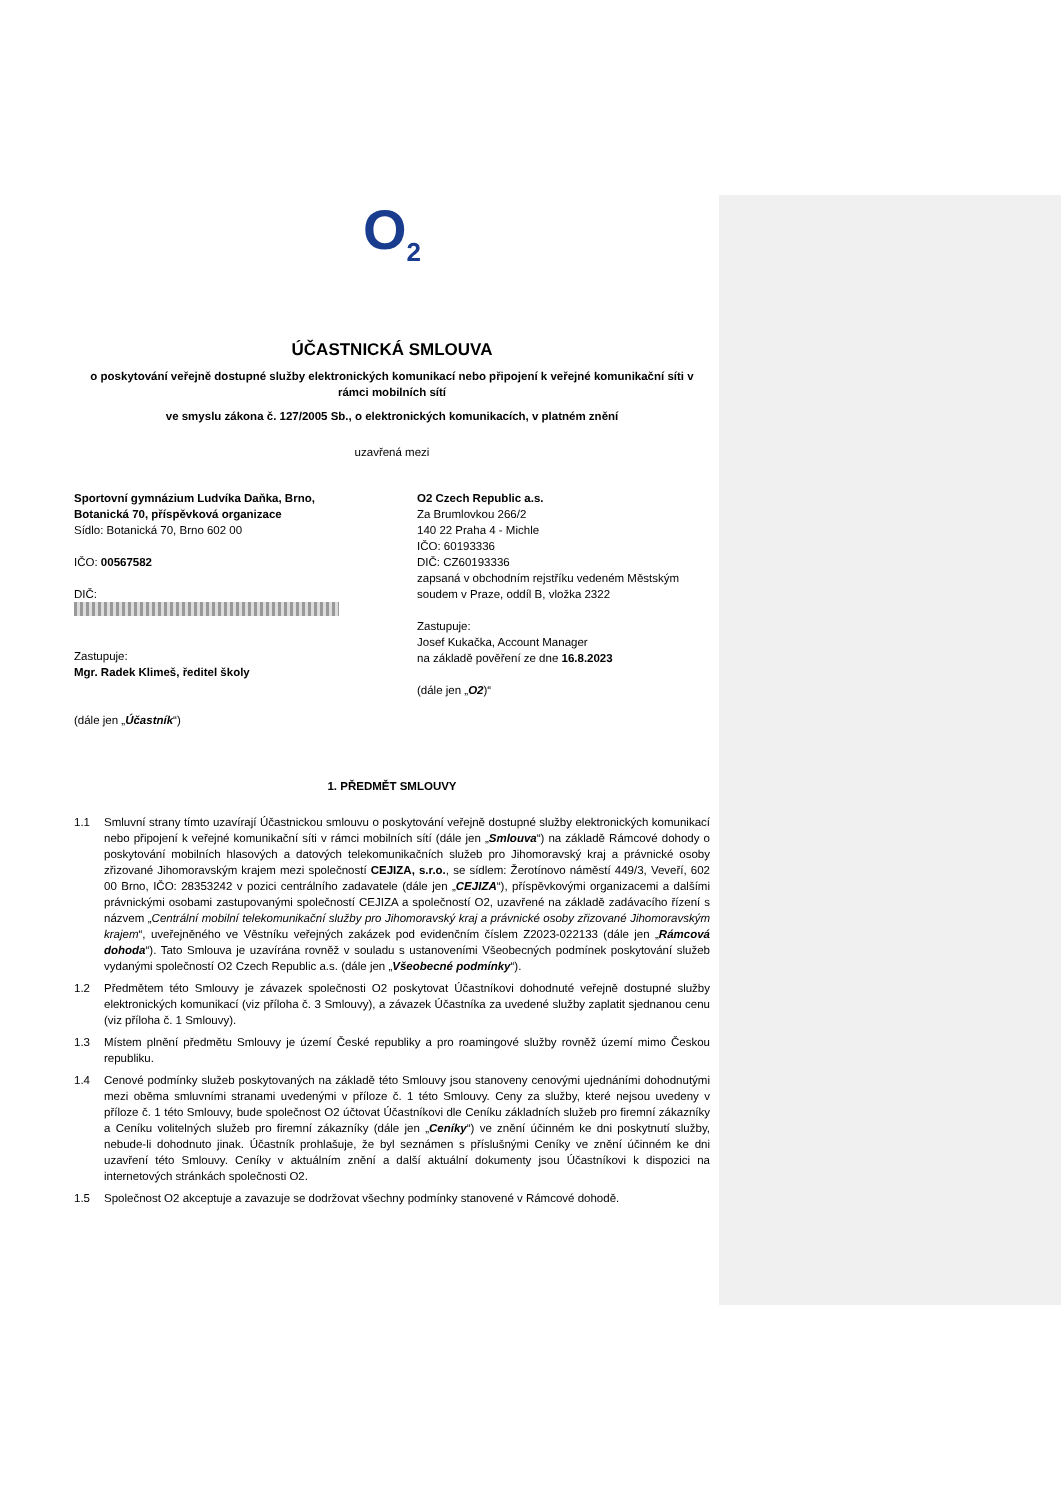O<sub>2</sub>
ÚČASTNICKÁ SMLOUVA
o poskytování veřejně dostupné služby elektronických komunikací nebo připojení k veřejné komunikační síti v rámci mobilních sítí
ve smyslu zákona č. 127/2005 Sb., o elektronických komunikacích, v platném znění
uzavřená mezi
Sportovní gymnázium Ludvíka Daňka, Brno, Botanická 70, příspěvková organizace
Sídlo: Botanická 70, Brno 602 00
IČO: 00567582
DIČ:
Zastupuje:
Mgr. Radek Klimeš, ředitel školy
(dále jen „Účastník“)
O2 Czech Republic a.s.
Za Brumlovkou 266/2
140 22 Praha 4 - Michle
IČO: 60193336
DIČ: CZ60193336
zapsaná v obchodním rejstříku vedeném Městským soudem v Praze, oddíl B, vložka 2322
Zastupuje:
Josef Kukačka, Account Manager
na základě pověření ze dne 16.8.2023
(dále jen „O2)“
1. PŘEDMĚT SMLOUVY
1.1 Smluvní strany tímto uzavírají Účastnickou smlouvu o poskytování veřejně dostupné služby elektronických komunikací nebo připojení k veřejné komunikační síti v rámci mobilních sítí (dále jen „Smlouva“) na základě Rámcové dohody o poskytování mobilních hlasových a datových telekomunikačních služeb pro Jihomoravský kraj a právnické osoby zřizované Jihomoravským krajem mezi společností CEJIZA, s.r.o., se sídlem: Žerotínovo náměstí 449/3, Veveří, 602 00 Brno, IČO: 28353242 v pozici centrálního zadavatele (dále jen „CEJIZA“), příspěvkovými organizacemi a dalšími právnickými osobami zastupovanými společností CEJIZA a společností O2, uzavřené na základě zadávacího řízení s názvem „Centrální mobilní telekomunikační služby pro Jihomoravský kraj a právnické osoby zřizované Jihomoravským krajem“, uveřejněného ve Věstníku veřejných zakázek pod evidenčním číslem Z2023-022133 (dále jen „Rámcová dohoda“). Tato Smlouva je uzavírána rovněž v souladu s ustanoveními Všeobecných podmínek poskytování služeb vydanými společností O2 Czech Republic a.s. (dále jen „Všeobecné podmínky“).
1.2 Předmětem této Smlouvy je závazek společnosti O2 poskytovat Účastníkovi dohodnuté veřejně dostupné služby elektronických komunikací (viz příloha č. 3 Smlouvy), a závazek Účastníka za uvedené služby zaplatit sjednanou cenu (viz příloha č. 1 Smlouvy).
1.3 Místem plnění předmětu Smlouvy je území České republiky a pro roamingové služby rovněž území mimo Českou republiku.
1.4 Cenové podmínky služeb poskytovaných na základě této Smlouvy jsou stanoveny cenovými ujednáními dohodnutými mezi oběma smluvními stranami uvedenými v příloze č. 1 této Smlouvy. Ceny za služby, které nejsou uvedeny v příloze č. 1 této Smlouvy, bude společnost O2 účtovat Účastníkovi dle Ceníku základních služeb pro firemní zákazníky a Ceníku volitelných služeb pro firemní zákazníky (dále jen „Ceníky“) ve znění účinném ke dni poskytnutí služby, nebude-li dohodnuto jinak. Účastník prohlašuje, že byl seznámen s příslušnými Ceníky ve znění účinném ke dni uzavření této Smlouvy. Ceníky v aktuálním znění a další aktuální dokumenty jsou Účastníkovi k dispozici na internetových stránkách společnosti O2.
1.5 Společnost O2 akceptuje a zavazuje se dodržovat všechny podmínky stanovené v Rámcové dohodě.